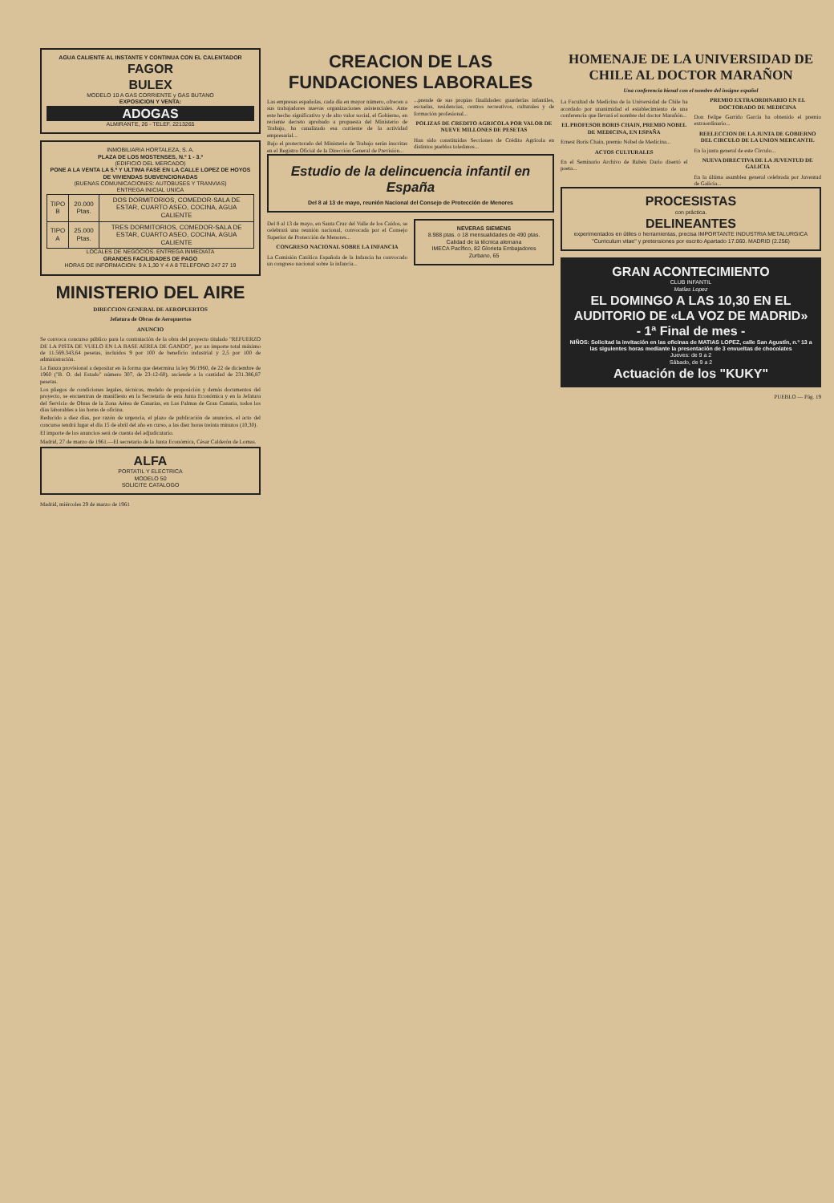AGUA CALIENTE AL INSTANTE Y CONTINUA CON EL CALENTADOR
FAGOR
BULEX
MODELO 10 A GAS CORRIENTE y GAS BUTANO
EXPOSICION Y VENTA:
ADOGAS
ALMIRANTE, 26 - TELEF. 2213265
INMOBILIARIA HORTALEZA, S. A.
PLAZA DE LOS MOSTENSES, N.º 1 - 3.º
(EDIFICIO DEL MERCADO)
PONE A LA VENTA LA 5.ª Y ULTIMA FASE EN LA CALLE LOPEZ DE HOYOS DE VIVIENDAS SUBVENCIONADAS
(BUENAS COMUNICACIONES: AUTOBUSES Y TRANVIAS)
ENTREGA INICIAL UNICA
| TIPO B | 20.000 Ptas. | DOS DORMITORIOS, COMEDOR-SALA DE ESTAR, CUARTO ASEO, COCINA, AGUA CALIENTE |
| TIPO A | 25.000 Ptas. | TRES DORMITORIOS, COMEDOR-SALA DE ESTAR, CUARTO ASEO, COCINA, AGUA CALIENTE |
LOCALES DE NEGOCIOS. ENTREGA INMEDIATA
GRANDES FACILIDADES DE PAGO
HORAS DE INFORMACION: 9 A 1,30 Y 4 A 8 TELEFONO 247 27 19
MINISTERIO DEL AIRE
DIRECCION GENERAL DE AEROPUERTOS
Jefatura de Obras de Aeropuertos
ANUNCIO
Se convoca concurso público para la contratación de la obra del proyecto titulado "REFUERZO DE LA PISTA DE VUELO EN LA BASE AEREA DE GANDO", por un importe total máximo de 11.569.343,64 pesetas, incluidos 9 por 100 de beneficio industrial y 2,5 por 100 de administración.
La fianza provisional a depositar en la forma que determina la ley 96/1960, de 22 de diciembre de 1960 ("B. O. del Estado" número 307, de 23-12-60), asciende a la cantidad de 231.386,87 pesetas.
Los pliegos de condiciones legales, técnicas, modelo de proposición y demás documentos del proyecto, se encuentran de manifiesto en la Secretaría de esta Junta Económica y en la Jefatura del Servicio de Obras de la Zona Aérea de Canarias, en Las Palmas de Gran Canaria, todos los días laborables a las horas de oficina.
Reducido a diez días, por razón de urgencia, el plazo de publicación de anuncios, el acto del concurso tendrá lugar el día 15 de abril del año en curso, a las diez horas treinta minutos (10,30).
El importe de los anuncios será de cuenta del adjudicatario.
Madrid, 27 de marzo de 1961.—El secretario de la Junta Económica, César Calderón de Lomas.
ALFA
PORTATIL Y ELECTRICA
MODELO 50
SOLICITE CATALOGO
Madrid, miércoles 29 de marzo de 1961
CREACION DE LAS FUNDACIONES LABORALES
Las empresas españolas, cada día en mayor número, ofrecen a sus trabajadores nuevas organizaciones asistenciales. Ante este hecho significativo y de alto valor social, el Gobierno, en reciente decreto aprobado a propuesta del Ministerio de Trabajo, ha canalizado esa corriente de la actividad empresarial...
Bajo el protectorado del Ministerio de Trabajo serán inscritas en el Registro Oficial de la Dirección General de Previsión...
...prende de sus propias finalidades: guarderías infantiles, escuelas, residencias, centros recreativos, culturales y de formación profesional...
POLIZAS DE CREDITO AGRICOLA POR VALOR DE NUEVE MILLONES DE PESETAS
Han sido constituidas Secciones de Crédito Agrícola en distintos pueblos toledanos...
Estudio de la delincuencia infantil en España
Del 8 al 13 de mayo, reunión Nacional del Consejo de Protección de Menores
Del 8 al 13 de mayo, en Santa Cruz del Valle de los Caídos, se celebrará una reunión nacional, convocada por el Consejo Superior de Protección de Menores...
CONGRESO NACIONAL SOBRE LA INFANCIA
La Comisión Católica Española de la Infancia ha convocado un congreso nacional sobre la infancia...
NEVERAS SIEMENS
8.988 ptas. o 18 mensualidades de 490 ptas. Calidad de la técnica alemana
IMECA Pacífico, 82 Glorieta Embajadores Zurbano, 65
HOMENAJE DE LA UNIVERSIDAD DE CHILE AL DOCTOR MARAÑON
Una conferencia bienal con el nombre del insigne español
La Facultad de Medicina de la Universidad de Chile ha acordado por unanimidad el establecimiento de una conferencia que llevará el nombre del doctor Marañón...
EL PROFESOR BORIS CHAIN, PREMIO NOBEL DE MEDICINA, EN ESPAÑA
Ernest Boris Chain, premio Nóbel de Medicina...
ACTOS CULTURALES
En el Seminario Archivo de Rubén Darío disertó el poeta...
PREMIO EXTRAORDINARIO EN EL DOCTORADO DE MEDICINA
Don Felipe Garrido García ha obtenido el premio extraordinario...
REELECCION DE LA JUNTA DE GOBIERNO DEL CIRCULO DE LA UNION MERCANTIL
En la junta general de este Círculo...
NUEVA DIRECTIVA DE LA JUVENTUD DE GALICIA
En la última asamblea general celebrada por Juventud de Galicia...
PROCESISTAS
con práctica.
DELINEANTES
experimentados en útiles o herramientas, precisa IMPORTANTE INDUSTRIA METALURGICA "Curriculum vitae" y pretensiones por escrito Apartado 17.060. MADRID (2.256)
GRAN ACONTECIMIENTO
CLUB INFANTIL
Matías Lopez
EL DOMINGO A LAS 10,30 EN EL AUDITORIO DE «LA VOZ DE MADRID»
- 1ª Final de mes -
NIÑOS: Solicitad la invitación en las oficinas de MATIAS LOPEZ, calle San Agustín, n.º 13 a las siguientes horas mediante la presentación de 3 envueltas de chocolates
Jueves: de 9 a 2
Sábado, de 9 a 2
Actuación de los "KUKY"
PUEBLO — Pág. 19